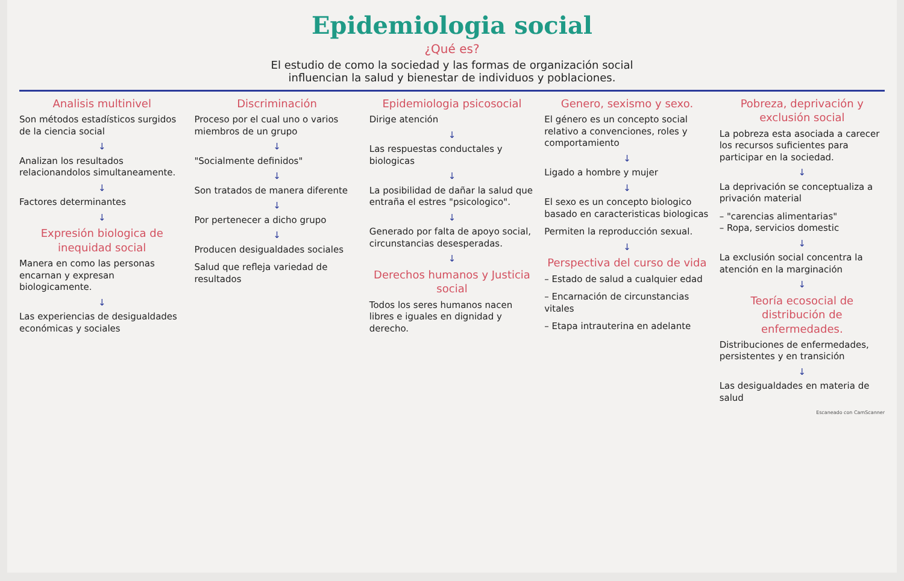Epidemiologia social
¿Qué es?
El estudio de como la sociedad y las formas de organización social influencian la salud y bienestar de individuos y poblaciones.
Analisis multinivel
Son métodos estadísticos surgidos de la ciencia social
↓
Analizan los resultados relacionandolos simultaneamente.
↓
Factores determinantes
↓
Expresión biologica de inequidad social
Manera en como las personas encarnan y expresan biologicamente.
↓
Las experiencias de desigualdades económicas y sociales
Discriminación
Proceso por el cual uno o varios miembros de un grupo
↓
"Socialmente definidos"
↓
Son tratados de manera diferente
↓
Por pertenecer a dicho grupo
↓
Producen desigualdades sociales
Salud que refleja variedad de resultados
Epidemiologia psicosocial
Dirige atención
↓
Las respuestas conductales y biologicas
↓
La posibilidad de dañar la salud que entraña el estres "psicologico".
↓
Generado por falta de apoyo social, circunstancias desesperadas.
↓
Derechos humanos y Justicia social
Todos los seres humanos nacen libres e iguales en dignidad y derecho.
Genero, sexismo y sexo.
El género es un concepto social relativo a convenciones, roles y comportamiento
↓
Ligado a hombre y mujer
↓
El sexo es un concepto biologico basado en caracteristicas biologicas
Permiten la reproducción sexual.
↓
Perspectiva del curso de vida
– Estado de salud a cualquier edad
– Encarnación de circunstancias vitales
– Etapa intrauterina en adelante
Pobreza, deprivación y exclusión social
La pobreza esta asociada a carecer los recursos suficientes para participar en la sociedad.
↓
La deprivación se conceptualiza a privación material
– "carencias alimentarias"
– Ropa, servicios domestic
↓
La exclusión social concentra la atención en la marginación
↓
Teoría ecosocial de distribución de enfermedades.
Distribuciones de enfermedades, persistentes y en transición
↓
Las desigualdades en materia de salud
Escaneado con CamScanner